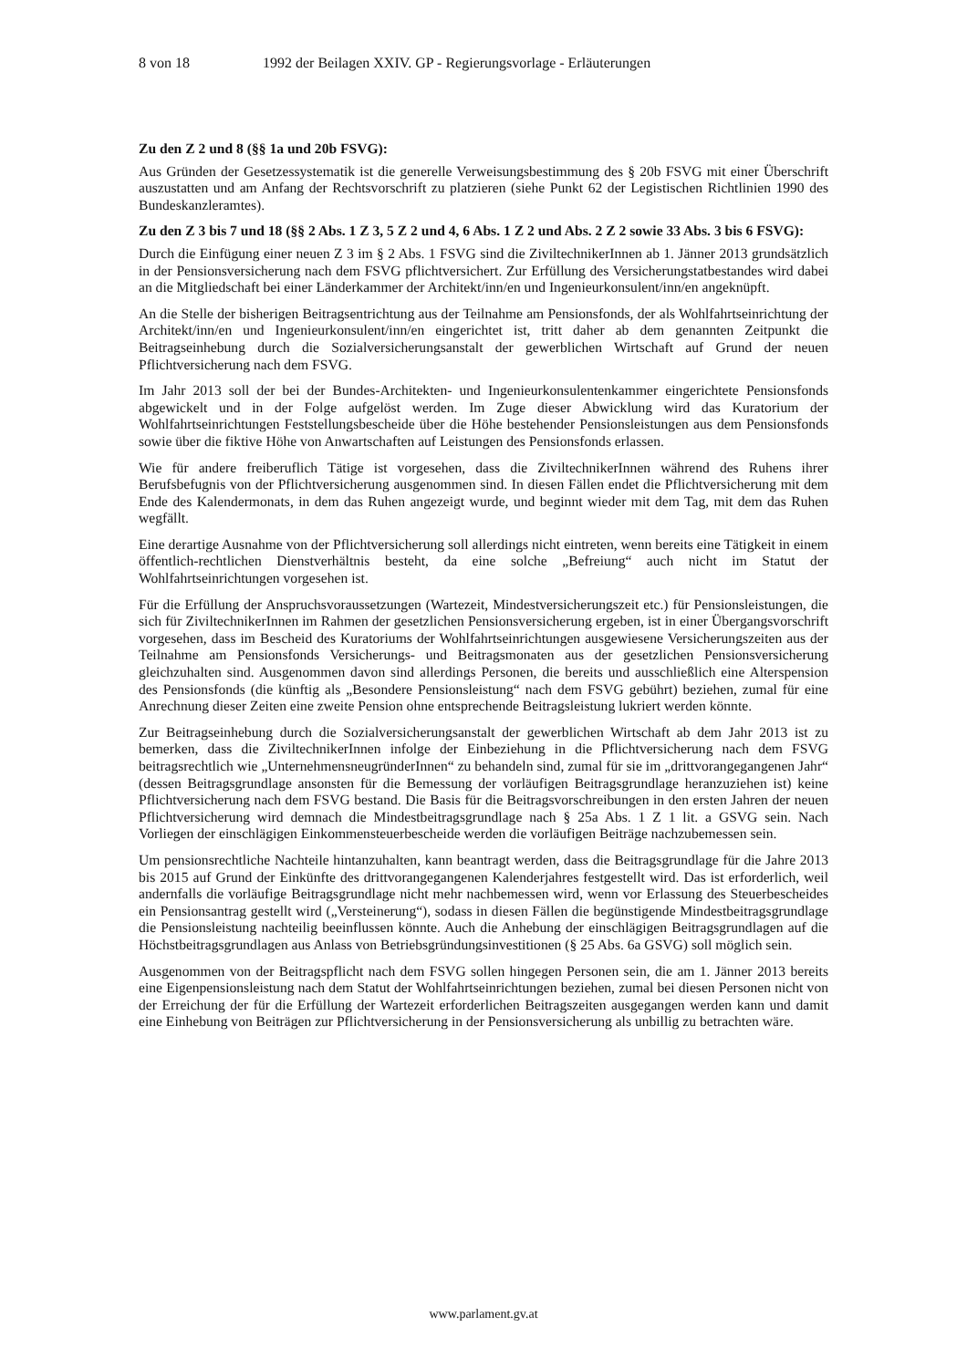8 von 18 1992 der Beilagen XXIV. GP - Regierungsvorlage - Erläuterungen
Zu den Z 2 und 8 (§§ 1a und 20b FSVG):
Aus Gründen der Gesetzessystematik ist die generelle Verweisungsbestimmung des § 20b FSVG mit einer Überschrift auszustatten und am Anfang der Rechtsvorschrift zu platzieren (siehe Punkt 62 der Legistischen Richtlinien 1990 des Bundeskanzleramtes).
Zu den Z 3 bis 7 und 18 (§§ 2 Abs. 1 Z 3, 5 Z 2 und 4, 6 Abs. 1 Z 2 und Abs. 2 Z 2 sowie 33 Abs. 3 bis 6 FSVG):
Durch die Einfügung einer neuen Z 3 im § 2 Abs. 1 FSVG sind die ZiviltechnikerInnen ab 1. Jänner 2013 grundsätzlich in der Pensionsversicherung nach dem FSVG pflichtversichert. Zur Erfüllung des Versicherungstatbestandes wird dabei an die Mitgliedschaft bei einer Länderkammer der Architekt/inn/en und Ingenieurkonsulent/inn/en angeknüpft.
An die Stelle der bisherigen Beitragsentrichtung aus der Teilnahme am Pensionsfonds, der als Wohlfahrtseinrichtung der Architekt/inn/en und Ingenieurkonsulent/inn/en eingerichtet ist, tritt daher ab dem genannten Zeitpunkt die Beitragseinhebung durch die Sozialversicherungsanstalt der gewerblichen Wirtschaft auf Grund der neuen Pflichtversicherung nach dem FSVG.
Im Jahr 2013 soll der bei der Bundes-Architekten- und Ingenieurkonsulentenkammer eingerichtete Pensionsfonds abgewickelt und in der Folge aufgelöst werden. Im Zuge dieser Abwicklung wird das Kuratorium der Wohlfahrtseinrichtungen Feststellungsbescheide über die Höhe bestehender Pensionsleistungen aus dem Pensionsfonds sowie über die fiktive Höhe von Anwartschaften auf Leistungen des Pensionsfonds erlassen.
Wie für andere freiberuflich Tätige ist vorgesehen, dass die ZiviltechnikerInnen während des Ruhens ihrer Berufsbefugnis von der Pflichtversicherung ausgenommen sind. In diesen Fällen endet die Pflichtversicherung mit dem Ende des Kalendermonats, in dem das Ruhen angezeigt wurde, und beginnt wieder mit dem Tag, mit dem das Ruhen wegfällt.
Eine derartige Ausnahme von der Pflichtversicherung soll allerdings nicht eintreten, wenn bereits eine Tätigkeit in einem öffentlich-rechtlichen Dienstverhältnis besteht, da eine solche „Befreiung“ auch nicht im Statut der Wohlfahrtseinrichtungen vorgesehen ist.
Für die Erfüllung der Anspruchsvoraussetzungen (Wartezeit, Mindestversicherungszeit etc.) für Pensionsleistungen, die sich für ZiviltechnikerInnen im Rahmen der gesetzlichen Pensionsversicherung ergeben, ist in einer Übergangsvorschrift vorgesehen, dass im Bescheid des Kuratoriums der Wohlfahrtseinrichtungen ausgewiesene Versicherungszeiten aus der Teilnahme am Pensionsfonds Versicherungs- und Beitragsmonaten aus der gesetzlichen Pensionsversicherung gleichzuhalten sind. Ausgenommen davon sind allerdings Personen, die bereits und ausschließlich eine Alterspension des Pensionsfonds (die künftig als „Besondere Pensionsleistung“ nach dem FSVG gebührt) beziehen, zumal für eine Anrechnung dieser Zeiten eine zweite Pension ohne entsprechende Beitragsleistung lukriert werden könnte.
Zur Beitragseinhebung durch die Sozialversicherungsanstalt der gewerblichen Wirtschaft ab dem Jahr 2013 ist zu bemerken, dass die ZiviltechnikerInnen infolge der Einbeziehung in die Pflichtversicherung nach dem FSVG beitragsrechtlich wie „UnternehmensneugründerInnen“ zu behandeln sind, zumal für sie im „drittvorangegangenen Jahr“ (dessen Beitragsgrundlage ansonsten für die Bemessung der vorläufigen Beitragsgrundlage heranzuziehen ist) keine Pflichtversicherung nach dem FSVG bestand. Die Basis für die Beitragsvorschreibungen in den ersten Jahren der neuen Pflichtversicherung wird demnach die Mindestbeitragsgrundlage nach § 25a Abs. 1 Z 1 lit. a GSVG sein. Nach Vorliegen der einschlägigen Einkommensteuerbescheide werden die vorläufigen Beiträge nachzubemessen sein.
Um pensionsrechtliche Nachteile hintanzuhalten, kann beantragt werden, dass die Beitragsgrundlage für die Jahre 2013 bis 2015 auf Grund der Einkünfte des drittvorangegangenen Kalenderjahres festgestellt wird. Das ist erforderlich, weil andernfalls die vorläufige Beitragsgrundlage nicht mehr nachbemessen wird, wenn vor Erlassung des Steuerbescheides ein Pensionsantrag gestellt wird („Versteinerung“), sodass in diesen Fällen die begünstigende Mindestbeitragsgrundlage die Pensionsleistung nachteilig beeinflussen könnte. Auch die Anhebung der einschlägigen Beitragsgrundlagen auf die Höchstbeitragsgrundlagen aus Anlass von Betriebsgründungsinvestitionen (§ 25 Abs. 6a GSVG) soll möglich sein.
Ausgenommen von der Beitragspflicht nach dem FSVG sollen hingegen Personen sein, die am 1. Jänner 2013 bereits eine Eigenpensionsleistung nach dem Statut der Wohlfahrtseinrichtungen beziehen, zumal bei diesen Personen nicht von der Erreichung der für die Erfüllung der Wartezeit erforderlichen Beitragszeiten ausgegangen werden kann und damit eine Einhebung von Beiträgen zur Pflichtversicherung in der Pensionsversicherung als unbillig zu betrachten wäre.
www.parlament.gv.at